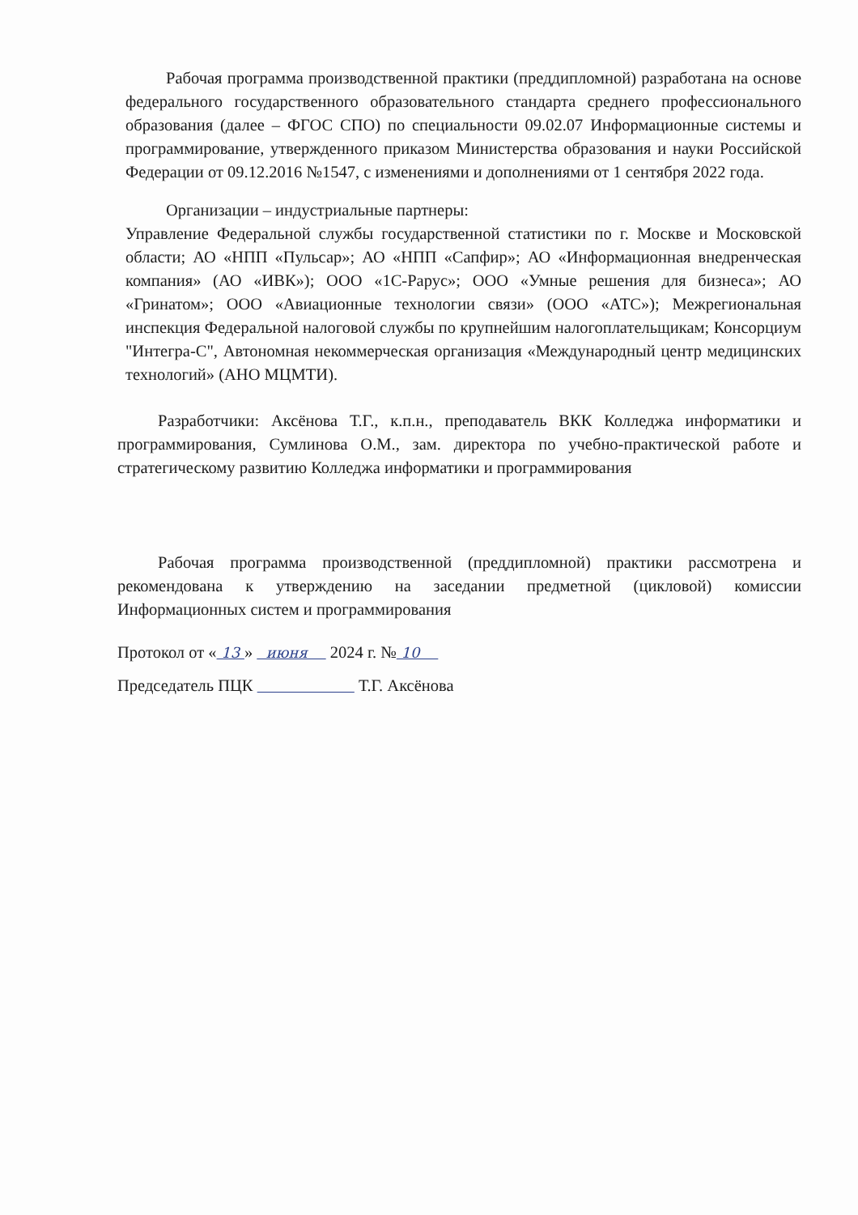Рабочая программа производственной практики (преддипломной) разработана на основе федерального государственного образовательного стандарта среднего профессионального образования (далее – ФГОС СПО) по специальности 09.02.07 Информационные системы и программирование, утвержденного приказом Министерства образования и науки Российской Федерации от 09.12.2016 №1547, с изменениями и дополнениями от 1 сентября 2022 года.
Организации – индустриальные партнеры:
Управление Федеральной службы государственной статистики по г. Москве и Московской области; АО «НПП «Пульсар»; АО «НПП «Сапфир»; АО «Информационная внедренческая компания» (АО «ИВК»); ООО «1С-Рарус»; ООО «Умные решения для бизнеса»; АО «Гринатом»; ООО «Авиационные технологии связи» (ООО «АТС»); Межрегиональная инспекция Федеральной налоговой службы по крупнейшим налогоплательщикам; Консорциум "Интегра-С", Автономная некоммерческая организация «Международный центр медицинских технологий» (АНО МЦМТИ).
Разработчики: Аксёнова Т.Г., к.п.н., преподаватель ВКК Колледжа информатики и программирования, Сумлинова О.М., зам. директора по учебно-практической работе и стратегическому развитию Колледжа информатики и программирования
Рабочая программа производственной (преддипломной) практики рассмотрена и рекомендована к утверждению на заседании предметной (цикловой) комиссии Информационных систем и программирования
Протокол от « 13 » июня 2024 г. № 10
Председатель ПЦК Т.Г. Аксёнова